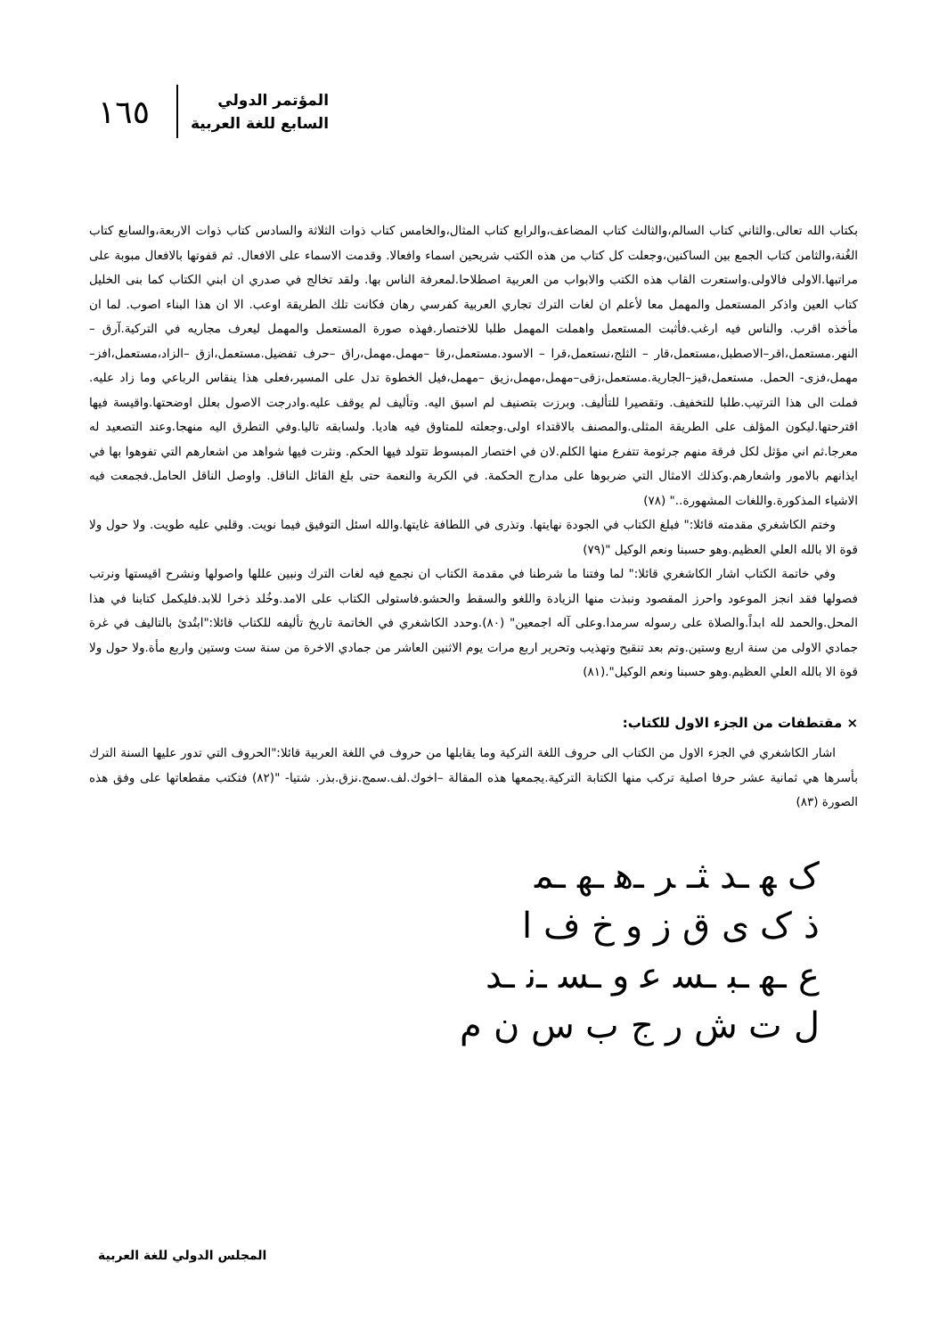١٦٥
المؤتمر الدولي
السابع للغة العربية
بكتاب الله تعالى.والثاني كتاب السالم،والثالث كتاب المضاعف،والرابع كتاب المثال،والخامس كتاب ذوات الثلاثة والسادس كتاب ذوات الاربعة،والسابع كتاب الغُنة،والثامن كتاب الجمع بين الساكنين،وجعلت كل كتاب من هذه الكتب شريحين اسماء وافعالا. وقدمت الاسماء على الافعال. ثم قفوتها بالافعال مبوبة على مراتبها.الاولى فالاولى.واستعرت القاب هذه الكتب والابواب من العربية اصطلاحا.لمعرفة الناس بها. ولقد تخالج في صدري ان ابني الكتاب كما بنى الخليل كتاب العين واذكر المستعمل والمهمل معا لأعلم ان لغات الترك تجاري العربية كفرسي رهان فكانت تلك الطريقة اوعب. الا ان هذا البناء اصوب. لما ان مأخذه اقرب. والناس فيه ارغب.فأثبت المستعمل واهملت المهمل طلبا للاختصار.فهذه صورة المستعمل والمهمل ليعرف مجاريه في التركية.آرق –النهر.مستعمل،اقر–الاصطبل،مستعمل،قار – الثلج،نستعمل،قرا – الاسود.مستعمل،رقا –مهمل.مهمل،راق –حرف تفضيل.مستعمل،ازق –الزاد،مستعمل،افز–مهمل،فزى- الحمل. مستعمل،قيز–الجارية.مستعمل،زقى–مهمل،مهمل،زيق –مهمل،فيل الخطوة تدل على المسير،فعلى هذا ينقاس الرباعي وما زاد عليه. فملت الى هذا الترتيب.طلبا للتخفيف. وتقصيرا للتأليف. وبرزت بتصنيف لم اسبق اليه. وتأليف لم يوقف عليه.وادرجت الاصول بعلل اوضحتها.واقيسة فيها اقترحتها.ليكون المؤلف على الطريقة المثلى.والمصنف بالاقتداء اولى.وجعلته للمتاوق فيه هاديا. ولسابقه تاليا.وفي التطرق اليه منهجا.وعند التصعيد له معرجا.ثم اني مؤثل لكل فرقة منهم جرثومة تتفرع منها الكلم.لان في اختصار المبسوط تتولد فيها الحكم. ونثرت فيها شواهد من اشعارهم التي تفوهوا بها في ايذانهم بالامور واشعارهم.وكذلك الامثال التي ضربوها على مدارج الحكمة. في الكربة والنعمة حتى بلغ القائل الناقل. واوصل الناقل الحامل.فجمعت فيه الاشياء المذكورة.واللغات المشهورة.." (٧٨)
وختم الكاشغري مقدمته قائلا:" فبلغ الكتاب في الجودة نهايتها. وتذرى في اللطافة غايتها.والله اسئل التوفيق فيما نويت. وقلبي عليه طويت. ولا حول ولا قوة الا بالله العلي العظيم.وهو حسبنا ونعم الوكيل "(٧٩)
وفي خاتمة الكتاب اشار الكاشغري قائلا:" لما وفتنا ما شرطنا في مقدمة الكتاب ان نجمع فيه لغات الترك ونبين عللها واصولها ونشرح اقيستها ونرتب فصولها فقد انجز الموعود واحرز المقصود ونبذت منها الزيادة واللغو والسقط والحشو.فاستولى الكتاب على الامد.وخُلد ذخرا للابد.فليكمل كتابنا في هذا المحل.والحمد لله ابداً.والصلاة على رسوله سرمدا.وعلى آله اجمعين" (٨٠).وحدد الكاشغري في الخاتمة تاريخ تأليفه للكتاب قائلا:"ابتُدئ بالتاليف في غرة جمادي الاولى من سنة اربع وستين.وتم بعد تنقيح وتهذيب وتحرير اربع مرات يوم الاثنين العاشر من جمادي الاخرة من سنة ست وستين واربع مأة.ولا حول ولا قوة الا بالله العلي العظيم.وهو حسبنا ونعم الوكيل".(٨١)
× مقتطفات من الجزء الاول للكتاب:
اشار الكاشغري في الجزء الاول من الكتاب الى حروف اللغة التركية وما يقابلها من حروف في اللغة العربية قائلا:"الحروف التي تدور عليها السنة الترك بأسرها هي ثمانية عشر حرفا اصلية تركب منها الكتابة التركية.يجمعها هذه المقالة –اخوك.لف.سمج.نزق.بذر. شتيا- "(٨٢) فتكتب مقطعاتها على وفق هذه الصورة (٨٣)
ک ﻬ ـﺪ ﺜـ ﺮ ـﻫ ـﻬ ـﻤ
ذ ک ی ق ز و خ ف ا
ع ـﻬ ـﺒ ـﺴ ﻋ و ـﺴ ـﻧ ـﺪ
ل ت ش ر ج ب س ن م
المجلس الدولي للغة العربية